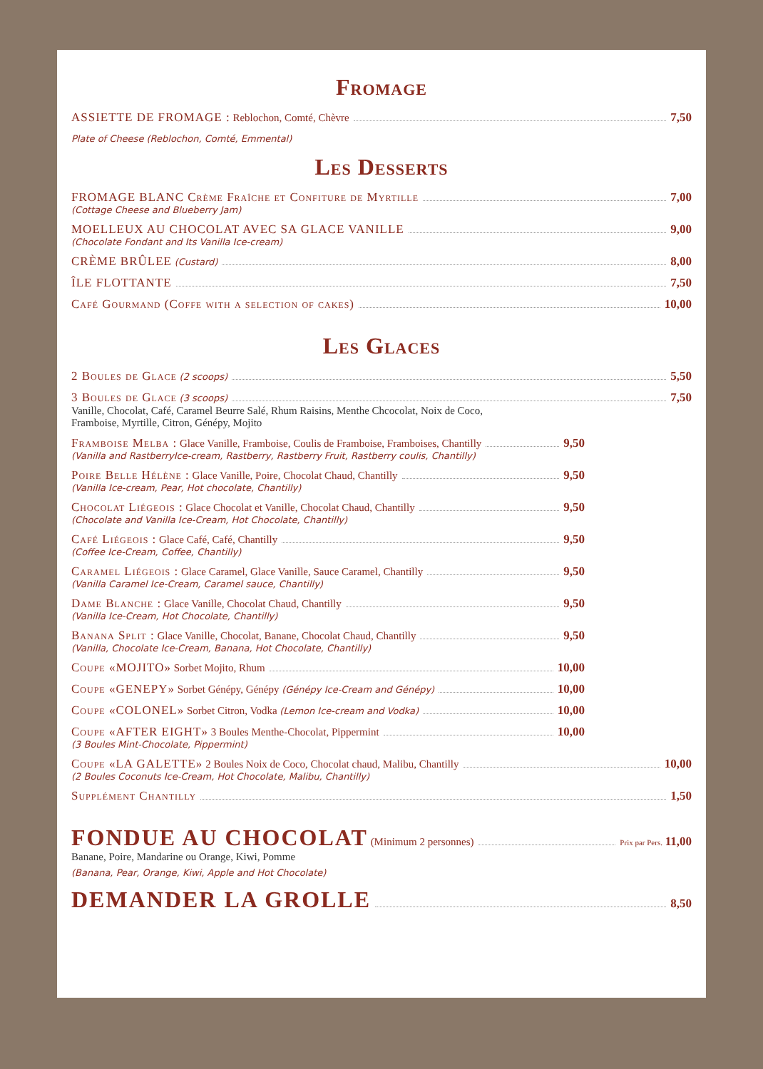Fromage
ASSIETTE DE FROMAGE : Reblochon, Comté, Chèvre 7,50
Plate of Cheese (Reblochon, Comté, Emmental)
Les Desserts
FROMAGE BLANC Crème Fraîche et Confiture de Myrtille 7,00
(Cottage Cheese and Blueberry Jam)
MOELLEUX AU CHOCOLAT AVEC SA GLACE VANILLE 9,00
(Chocolate Fondant and Its Vanilla Ice-cream)
CRÈME BRÛLEE (Custard) 8,00
ÎLE FLOTTANTE 7,50
Café Gourmand (Coffe with a selection of cakes) 10,00
Les Glaces
2 Boules de Glace (2 scoops) 5,50
3 Boules de Glace (3 scoops) 7,50
Vanille, Chocolat, Café, Caramel Beurre Salé, Rhum Raisins, Menthe Chcocolat, Noix de Coco,
Framboise, Myrtille, Citron, Génépy, Mojito
Framboise Melba : Glace Vanille, Framboise, Coulis de Framboise, Framboises, Chantilly 9,50
(Vanilla and RastberryIce-cream, Rastberry, Rastberry Fruit, Rastberry coulis, Chantilly)
Poire Belle Hélène : Glace Vanille, Poire, Chocolat Chaud, Chantilly 9,50
(Vanilla Ice-cream, Pear, Hot chocolate, Chantilly)
Chocolat Liégeois : Glace Chocolat et Vanille, Chocolat Chaud, Chantilly 9,50
(Chocolate and Vanilla Ice-Cream, Hot Chocolate, Chantilly)
Café Liégeois : Glace Café, Café, Chantilly 9,50
(Coffee Ice-Cream, Coffee, Chantilly)
Caramel Liégeois : Glace Caramel, Glace Vanille, Sauce Caramel, Chantilly 9,50
(Vanilla Caramel Ice-Cream, Caramel sauce, Chantilly)
Dame Blanche : Glace Vanille, Chocolat Chaud, Chantilly 9,50
(Vanilla Ice-Cream, Hot Chocolate, Chantilly)
Banana Split : Glace Vanille, Chocolat, Banane, Chocolat Chaud, Chantilly 9,50
(Vanilla, Chocolate Ice-Cream, Banana, Hot Chocolate, Chantilly)
Coupe «MOJITO» Sorbet Mojito, Rhum 10,00
Coupe «GENEPY» Sorbet Génépy, Génépy (Génépy Ice-Cream and Génépy) 10,00
Coupe «COLONEL» Sorbet Citron, Vodka (Lemon Ice-cream and Vodka) 10,00
Coupe «AFTER EIGHT» 3 Boules Menthe-Chocolat, Pippermint 10,00
(3 Boules Mint-Chocolate, Pippermint)
Coupe «LA GALETTE» 2 Boules Noix de Coco, Chocolat chaud, Malibu, Chantilly 10,00
(2 Boules Coconuts Ice-Cream, Hot Chocolate, Malibu, Chantilly)
Supplément Chantilly 1,50
FONDUE AU CHOCOLAT (Minimum 2 personnes) Prix par Pers. 11,00
Banane, Poire, Mandarine ou Orange, Kiwi, Pomme
(Banana, Pear, Orange, Kiwi, Apple and Hot Chocolate)
DEMANDER LA GROLLE 8,50